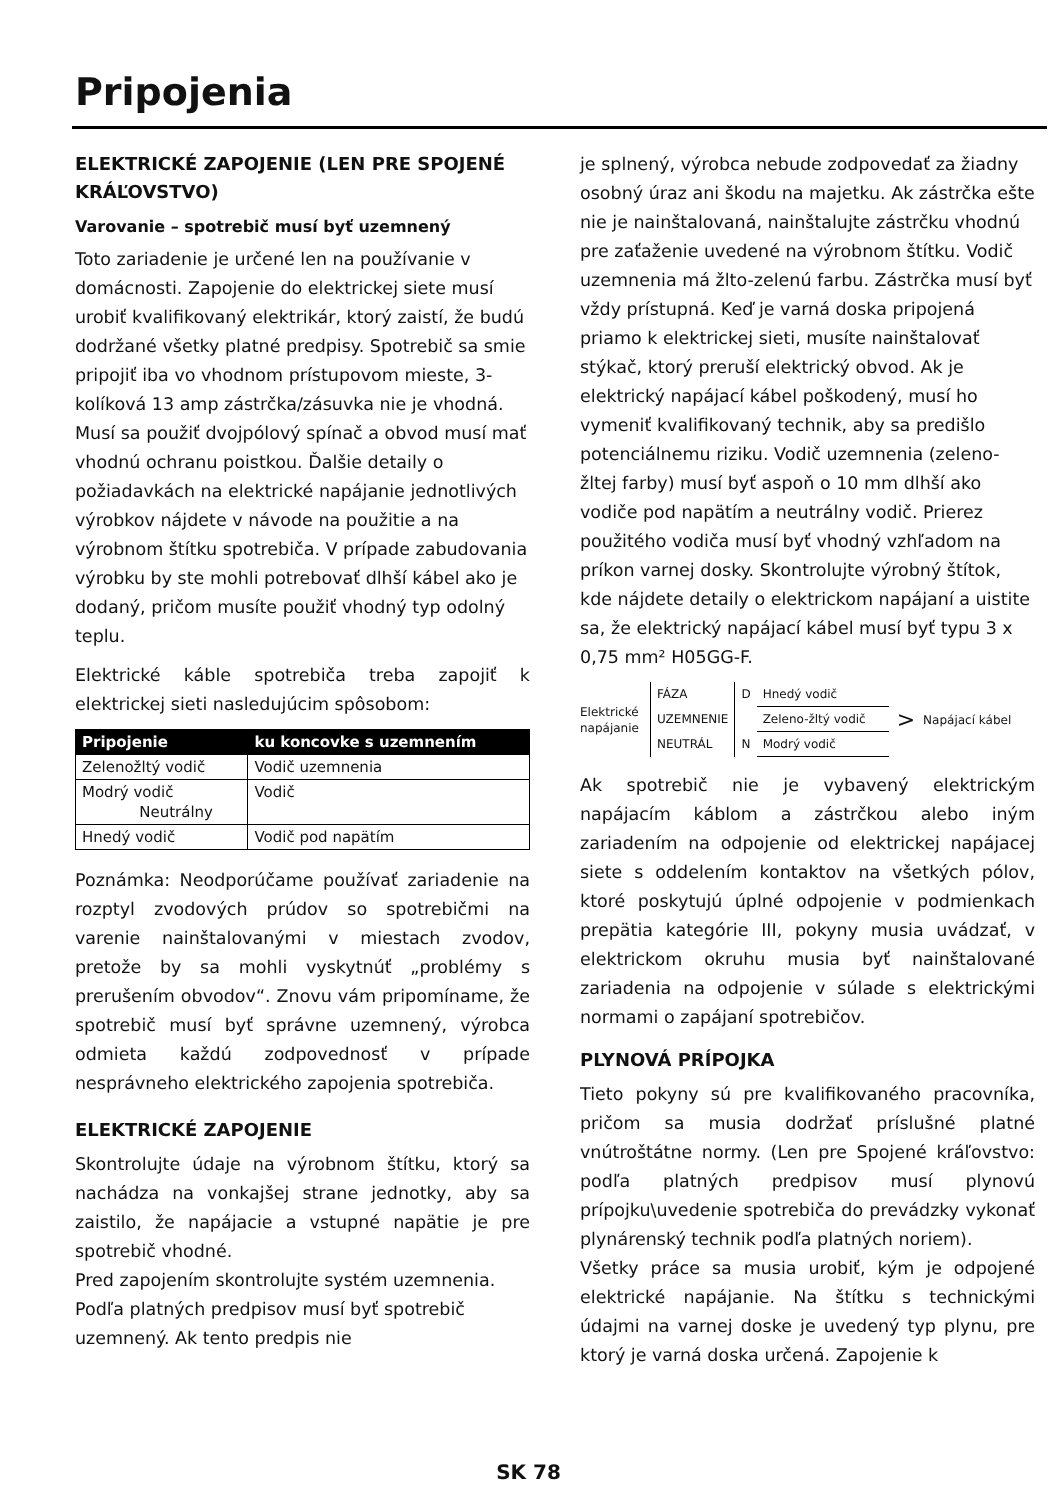Pripojenia
ELEKTRICKÉ ZAPOJENIE (LEN PRE SPOJENÉ KRÁĽOVSTVO)
Varovanie – spotrebič musí byť uzemnený
Toto zariadenie je určené len na používanie v domácnosti. Zapojenie do elektrickej siete musí urobiť kvalifikovaný elektrikár, ktorý zaistí, že budú dodržané všetky platné predpisy. Spotrebič sa smie pripojiť iba vo vhodnom prístupovom mieste, 3-kolíková 13 amp zástrčka/zásuvka nie je vhodná. Musí sa použiť dvojpólový spínač a obvod musí mať vhodnú ochranu poistkou. Ďalšie detaily o požiadavkách na elektrické napájanie jednotlivých výrobkov nájdete v návode na použitie a na výrobnom štítku spotrebiča. V prípade zabudovania výrobku by ste mohli potrebovať dlhší kábel ako je dodaný, pričom musíte použiť vhodný typ odolný teplu.
Elektrické káble spotrebiča treba zapojiť k elektrickej sieti nasledujúcim spôsobom:
| Pripojenie | ku koncovke s uzemnením |
| --- | --- |
| Zelenožltý vodič | Vodič uzemnenia |
| Modrý vodič Neutrálny | Vodič |
| Hnedý vodič | Vodič pod napätím |
Poznámka: Neodporúčame používať zariadenie na rozptyl zvodových prúdov so spotrebičmi na varenie nainštalovanými v miestach zvodov, pretože by sa mohli vyskytnúť „problémy s prerušením obvodov“. Znovu vám pripomíname, že spotrebič musí byť správne uzemnený, výrobca odmieta každú zodpovednosť v prípade nesprávneho elektrického zapojenia spotrebiča.
ELEKTRICKÉ ZAPOJENIE
Skontrolujte údaje na výrobnom štítku, ktorý sa nachádza na vonkajšej strane jednotky, aby sa zaistilo, že napájacie a vstupné napätie je pre spotrebič vhodné.
Pred zapojením skontrolujte systém uzemnenia. Podľa platných predpisov musí byť spotrebič uzemnený. Ak tento predpis nie
je splnený, výrobca nebude zodpovedať za žiadny osobný úraz ani škodu na majetku. Ak zástrčka ešte nie je nainštalovaná, nainštalujte zástrčku vhodnú pre zaťaženie uvedené na výrobnom štítku. Vodič uzemnenia má žlto-zelenú farbu. Zástrčka musí byť vždy prístupná. Keď je varná doska pripojená priamo k elektrickej sieti, musíte nainštalovať stýkač, ktorý preruší elektrický obvod. Ak je elektrický napájací kábel poškodený, musí ho vymeniť kvalifikovaný technik, aby sa predišlo potenciálnemu riziku. Vodič uzemnenia (zeleno-žltej farby) musí byť aspoň o 10 mm dlhší ako vodiče pod napätím a neutrálny vodič. Prierez použitého vodiča musí byť vhodný vzhľadom na príkon varnej dosky. Skontrolujte výrobný štítok, kde nájdete detaily o elektrickom napájaní a uistite sa, že elektrický napájací kábel musí byť typu 3 x 0,75 mm² H05GG-F.
Elektrické napájanie
| FÁZA | D | Hnedý vodič |
| UZEMNENIE | | Zeleno-žltý vodič |
| NEUTRÁL | N | Modrý vodič |
>
Napájací kábel
Ak spotrebič nie je vybavený elektrickým napájacím káblom a zástrčkou alebo iným zariadením na odpojenie od elektrickej napájacej siete s oddelením kontaktov na všetkých pólov, ktoré poskytujú úplné odpojenie v podmienkach prepätia kategórie III, pokyny musia uvádzať, v elektrickom okruhu musia byť nainštalované zariadenia na odpojenie v súlade s elektrickými normami o zapájaní spotrebičov.
PLYNOVÁ PRÍPOJKA
Tieto pokyny sú pre kvalifikovaného pracovníka, pričom sa musia dodržať príslušné platné vnútroštátne normy. (Len pre Spojené kráľovstvo: podľa platných predpisov musí plynovú prípojku\uvedenie spotrebiča do prevádzky vykonať plynárenský technik podľa platných noriem).
Všetky práce sa musia urobiť, kým je odpojené elektrické napájanie. Na štítku s technickými údajmi na varnej doske je uvedený typ plynu, pre ktorý je varná doska určená. Zapojenie k
SK 78